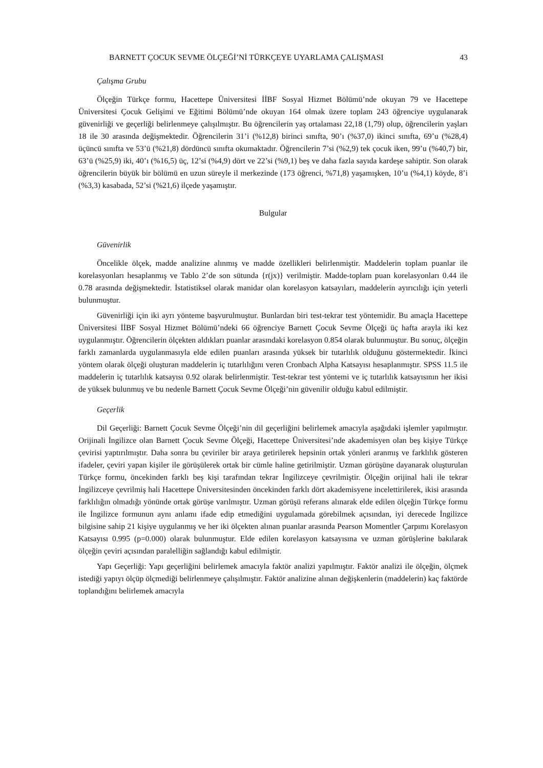BARNETT ÇOCUK SEVME ÖLÇEĞİ’Nİ TÜRKÇEYE UYARLAMA ÇALIŞMASI 43
Çalışma Grubu
Ölçeğin Türkçe formu, Hacettepe Üniversitesi İİBF Sosyal Hizmet Bölümü’nde okuyan 79 ve Hacettepe Üniversitesi Çocuk Gelişimi ve Eğitimi Bölümü’nde okuyan 164 olmak üzere toplam 243 öğrenciye uygulanarak güvenirliği ve geçerliği belirlenmeye çalışılmıştır. Bu öğrencilerin yaş ortalaması 22,18 (1,79) olup, öğrencilerin yaşları 18 ile 30 arasında değişmektedir. Öğrencilerin 31’i (%12,8) birinci sınıfta, 90’ı (%37,0) ikinci sınıfta, 69’u (%28,4) üçüncü sınıfta ve 53’ü (%21,8) dördüncü sınıfta okumaktadır. Öğrencilerin 7’si (%2,9) tek çocuk iken, 99’u (%40,7) bir, 63’ü (%25,9) iki, 40’ı (%16,5) üç, 12’si (%4,9) dört ve 22’si (%9,1) beş ve daha fazla sayıda kardeşe sahiptir. Son olarak öğrencilerin büyük bir bölümü en uzun süreyle il merkezinde (173 öğrenci, %71,8) yaşamışken, 10’u (%4,1) köyde, 8’i (%3,3) kasabada, 52’si (%21,6) ilçede yaşamıştır.
Bulgular
Güvenirlik
Öncelikle ölçek, madde analizine alınmış ve madde özellikleri belirlenmiştir. Maddelerin toplam puanlar ile korelasyonları hesaplanmış ve Tablo 2’de son sütunda {r(jx)} verilmiştir. Madde-toplam puan korelasyonları 0.44 ile 0.78 arasında değişmektedir. İstatistiksel olarak manidar olan korelasyon katsayıları, maddelerin ayırıcılığı için yeterli bulunmuştur.
Güvenirliği için iki ayrı yönteme başvurulmuştur. Bunlardan biri test-tekrar test yöntemidir. Bu amaçla Hacettepe Üniversitesi İİBF Sosyal Hizmet Bölümü’ndeki 66 öğrenciye Barnett Çocuk Sevme Ölçeği üç hafta arayla iki kez uygulanmıştır. Öğrencilerin ölçekten aldıkları puanlar arasındaki korelasyon 0.854 olarak bulunmuştur. Bu sonuç, ölçeğin farklı zamanlarda uygulanmasıyla elde edilen puanları arasında yüksek bir tutarlılık olduğunu göstermektedir. İkinci yöntem olarak ölçeği oluşturan maddelerin iç tutarlılığını veren Cronbach Alpha Katsayısı hesaplanmıştır. SPSS 11.5 ile maddelerin iç tutarlılık katsayısı 0.92 olarak belirlenmiştir. Test-tekrar test yöntemi ve iç tutarlılık katsayısının her ikisi de yüksek bulunmuş ve bu nedenle Barnett Çocuk Sevme Ölçeği’nin güvenilir olduğu kabul edilmiştir.
Geçerlik
Dil Geçerliği: Barnett Çocuk Sevme Ölçeği’nin dil geçerliğini belirlemek amacıyla aşağıdaki işlemler yapılmıştır. Orijinali İngilizce olan Barnett Çocuk Sevme Ölçeği, Hacettepe Üniversitesi’nde akademisyen olan beş kişiye Türkçe çevirisi yaptırılmıştır. Daha sonra bu çeviriler bir araya getirilerek hepsinin ortak yönleri aranmış ve farklılık gösteren ifadeler, çeviri yapan kişiler ile görüşülerek ortak bir cümle haline getirilmiştir. Uzman görüşüne dayanarak oluşturulan Türkçe formu, öncekinden farklı beş kişi tarafından tekrar İngilizceye çevrilmiştir. Ölçeğin orijinal hali ile tekrar İngilizceye çevrilmiş hali Hacettepe Üniversitesinden öncekinden farklı dört akademisyene incelettirilerek, ikisi arasında farklılığın olmadığı yönünde ortak görüşe varılmıştır. Uzman görüşü referans alınarak elde edilen ölçeğin Türkçe formu ile İngilizce formunun aynı anlamı ifade edip etmediğini uygulamada görebilmek açısından, iyi derecede İngilizce bilgisine sahip 21 kişiye uygulanmış ve her iki ölçekten alınan puanlar arasında Pearson Momentler Çarpımı Korelasyon Katsayısı 0.995 (p=0.000) olarak bulunmuştur. Elde edilen korelasyon katsayısına ve uzman görüşlerine bakılarak ölçeğin çeviri açısından paralelliğin sağlandığı kabul edilmiştir.
Yapı Geçerliği: Yapı geçerliğini belirlemek amacıyla faktör analizi yapılmıştır. Faktör analizi ile ölçeğin, ölçmek istediği yapıyı ölçüp ölçmediği belirlenmeye çalışılmıştır. Faktör analizine alınan değişkenlerin (maddelerin) kaç faktörde toplandığını belirlemek amacıyla